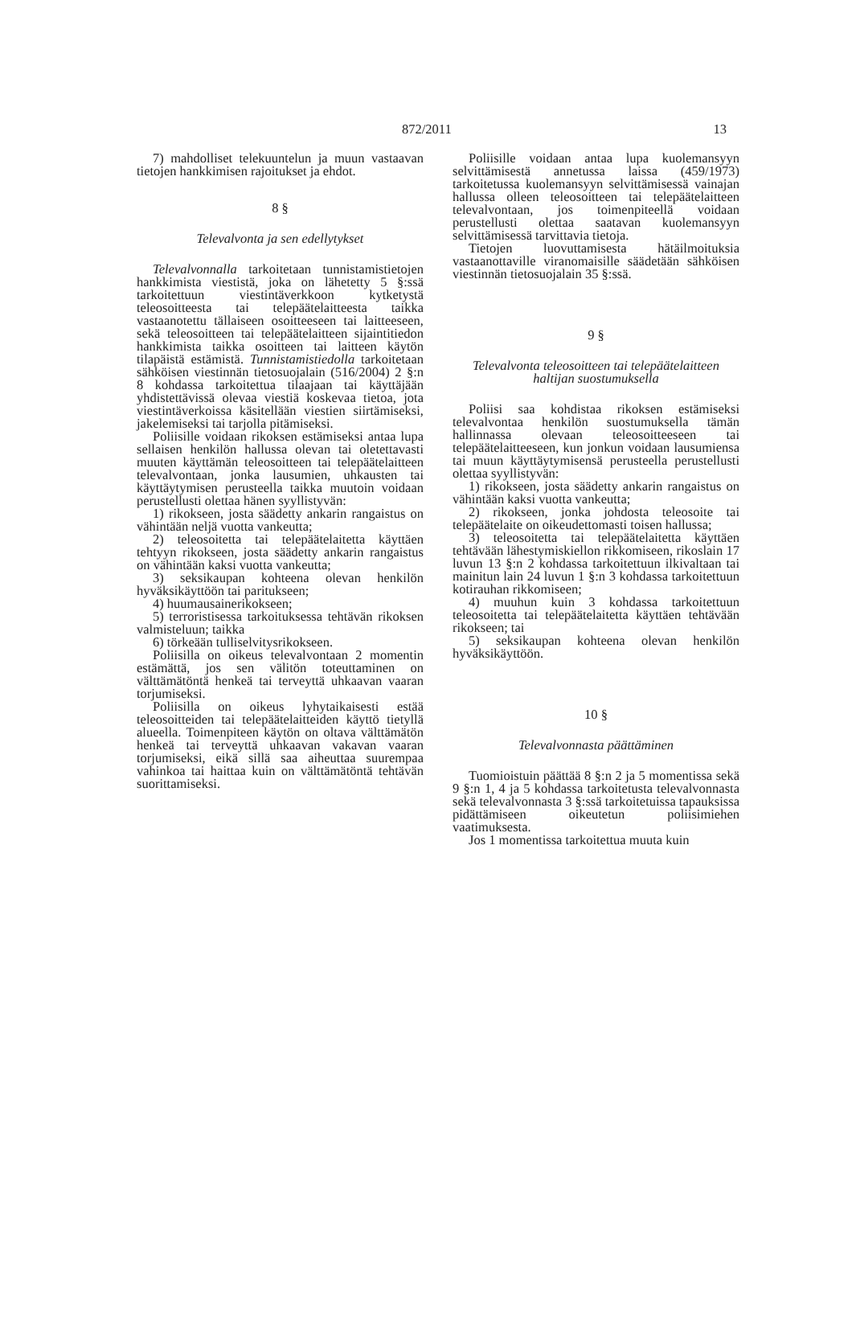872/2011 13
7) mahdolliset telekuuntelun ja muun vastaavan tietojen hankkimisen rajoitukset ja ehdot.
8 §
Televalvonta ja sen edellytykset
Televalvonnalla tarkoitetaan tunnistamistietojen hankkimista viestistä, joka on lähetetty 5 §:ssä tarkoitettuun viestintäverkkoon kytketystä teleosoitteesta tai telepäätelaitteesta taikka vastaanotettu tällaiseen osoitteeseen tai laitteeseen, sekä teleosoitteen tai telepäätelaitteen sijaintitiedon hankkimista taikka osoitteen tai laitteen käytön tilapäistä estämistä. Tunnistamistiedolla tarkoitetaan sähköisen viestinnän tietosuojalain (516/2004) 2 §:n 8 kohdassa tarkoitettua tilaajaan tai käyttäjään yhdistettävissä olevaa viestiä koskevaa tietoa, jota viestintäverkoissa käsitellään viestien siirtämiseksi, jakelemiseksi tai tarjolla pitämiseksi.
Poliisille voidaan rikoksen estämiseksi antaa lupa sellaisen henkilön hallussa olevan tai oletettavasti muuten käyttämän teleosoitteen tai telepäätelaitteen televalvontaan, jonka lausumien, uhkausten tai käyttäytymisen perusteella taikka muutoin voidaan perustellusti olettaa hänen syyllistyvän:
1) rikokseen, josta säädetty ankarin rangaistus on vähintään neljä vuotta vankeutta;
2) teleosoitetta tai telepäätelaitetta käyttäen tehtyyn rikokseen, josta säädetty ankarin rangaistus on vähintään kaksi vuotta vankeutta;
3) seksikaupan kohteena olevan henkilön hyväksikäyttöön tai paritukseen;
4) huumausainerikokseen;
5) terroristisessa tarkoituksessa tehtävän rikoksen valmisteluun; taikka
6) törkeään tulliselvitysrikokseen.
Poliisilla on oikeus televalvontaan 2 momentin estämättä, jos sen välitön toteuttaminen on välttämätöntä henkeä tai terveyttä uhkaavan vaaran torjumiseksi.
Poliisilla on oikeus lyhytaikaisesti estää teleosoitteiden tai telepäätelaitteiden käyttö tietyllä alueella. Toimenpiteen käytön on oltava välttämätön henkeä tai terveyttä uhkaavan vakavan vaaran torjumiseksi, eikä sillä saa aiheuttaa suurempaa vahinkoa tai haittaa kuin on välttämätöntä tehtävän suorittamiseksi.
Poliisille voidaan antaa lupa kuolemansyyn selvittämisestä annetussa laissa (459/1973) tarkoitetussa kuolemansyyn selvittämisessä vainajan hallussa olleen teleosoitteen tai telepäätelaitteen televalvontaan, jos toimenpiteellä voidaan perustellusti olettaa saatavan kuolemansyyn selvittämisessä tarvittavia tietoja.
Tietojen luovuttamisesta hätäilmoituksia vastaanottaville viranomaisille säädetään sähköisen viestinnän tietosuojalain 35 §:ssä.
9 §
Televalvonta teleosoitteen tai telepäätelaitteen haltijan suostumuksella
Poliisi saa kohdistaa rikoksen estämiseksi televalvontaa henkilön suostumuksella tämän hallinnassa olevaan teleosoitteeseen tai telepäätelaitteeseen, kun jonkun voidaan lausumiensa tai muun käyttäytymisensä perusteella perustellusti olettaa syyllistyvän:
1) rikokseen, josta säädetty ankarin rangaistus on vähintään kaksi vuotta vankeutta;
2) rikokseen, jonka johdosta teleosoite tai telepäätelaite on oikeudettomasti toisen hallussa;
3) teleosoitetta tai telepäätelaitetta käyttäen tehtävään lähestymiskiellon rikkomiseen, rikoslain 17 luvun 13 §:n 2 kohdassa tarkoitettuun ilkivaltaan tai mainitun lain 24 luvun 1 §:n 3 kohdassa tarkoitettuun kotirauhan rikkomiseen;
4) muuhun kuin 3 kohdassa tarkoitettuun teleosoitetta tai telepäätelaitetta käyttäen tehtävään rikokseen; tai
5) seksikaupan kohteena olevan henkilön hyväksikäyttöön.
10 §
Televalvonnasta päättäminen
Tuomioistuin päättää 8 §:n 2 ja 5 momentissa sekä 9 §:n 1, 4 ja 5 kohdassa tarkoitetusta televalvonnasta sekä televalvonnasta 3 §:ssä tarkoitetuissa tapauksissa pidättämiseen oikeutetun poliisimiehen vaatimuksesta.
Jos 1 momentissa tarkoitettua muuta kuin